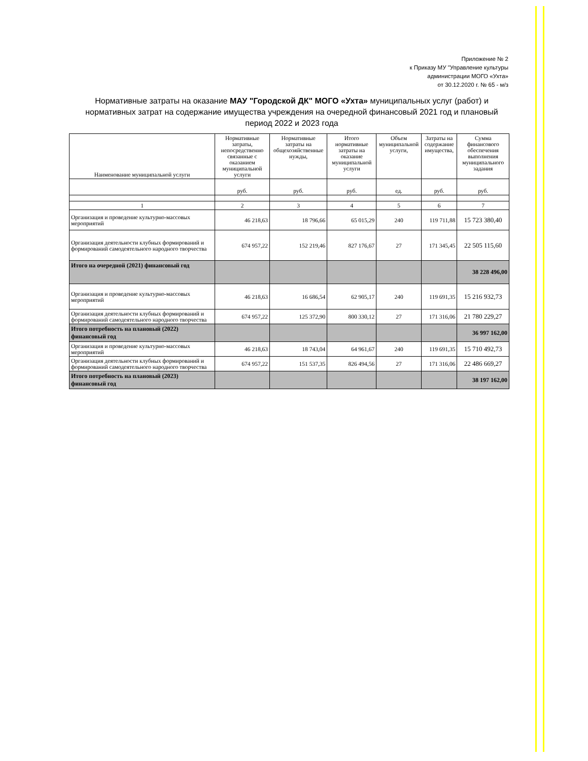Приложение № 2
к Приказу МУ "Управление культуры
администрации МОГО «Ухта»
от 30.12.2020 г. № 65 - м/з
Нормативные затраты на оказание МАУ "Городской ДК" МОГО «Ухта» муниципальных услуг (работ) и нормативных затрат на содержание имущества учреждения на очередной финансовый 2021 год и плановый период 2022 и 2023 года
| Наименование муниципальной услуги | Нормативные затраты, непосредственно связанные с оказанием муниципальной услуги | Нормативные затраты на общехозяйственные нужды, | Итого нормативные затраты на оказание муниципальной услуги | Объем муниципальной услуги, | Затраты на содержание имущества, | Сумма финансового обеспечения выполнения муниципального задания |
| --- | --- | --- | --- | --- | --- | --- |
| | руб. | руб. | руб. | ед. | руб. | руб. |
| 1 | 2 | 3 | 4 | 5 | 6 | 7 |
| Организация и проведение культурно-массовых мероприятий | 46 218,63 | 18 796,66 | 65 015,29 | 240 | 119 711,88 | 15 723 380,40 |
| Организация деятельности клубных формирований и формирований самодеятельного народного творчества | 674 957,22 | 152 219,46 | 827 176,67 | 27 | 171 345,45 | 22 505 115,60 |
| Итого на очередной (2021) финансовый год | | | | | | 38 228 496,00 |
| Организация и проведение культурно-массовых мероприятий | 46 218,63 | 16 686,54 | 62 905,17 | 240 | 119 691,35 | 15 216 932,73 |
| Организация деятельности клубных формирований и формирований самодеятельного народного творчества | 674 957,22 | 125 372,90 | 800 330,12 | 27 | 171 316,06 | 21 780 229,27 |
| Итого потребность на плановый (2022) финансовый год | | | | | | 36 997 162,00 |
| Организация и проведение культурно-массовых мероприятий | 46 218,63 | 18 743,04 | 64 961,67 | 240 | 119 691,35 | 15 710 492,73 |
| Организация деятельности клубных формирований и формирований самодеятельного народного творчества | 674 957,22 | 151 537,35 | 826 494,56 | 27 | 171 316,06 | 22 486 669,27 |
| Итого потребность на плановый (2023) финансовый год | | | | | | 38 197 162,00 |